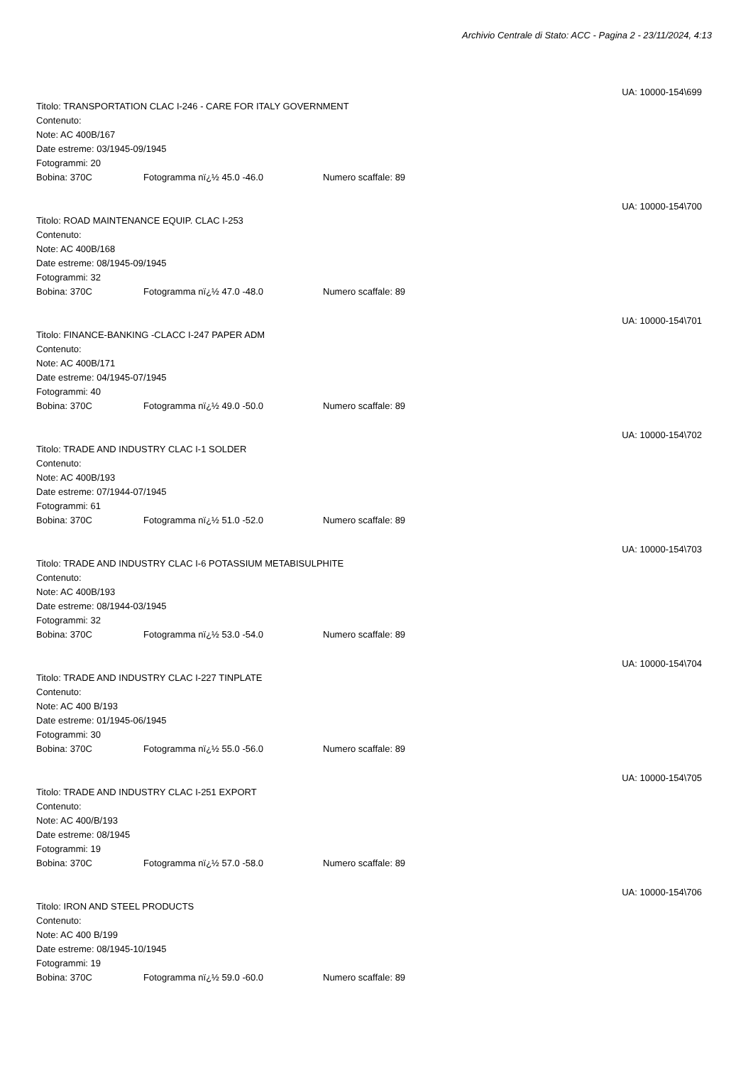Archivio Centrale di Stato: ACC - Pagina 2 - 23/11/2024, 4:13
UA: 10000-154\699
Titolo: TRANSPORTATION CLAC I-246 - CARE FOR ITALY GOVERNMENT
Contenuto:
Note: AC 400B/167
Date estreme: 03/1945-09/1945
Fotogrammi: 20
Bobina: 370C Fotogramma nï¿½ 45.0 -46.0 Numero scaffale: 89
UA: 10000-154\700
Titolo: ROAD MAINTENANCE EQUIP. CLAC I-253
Contenuto:
Note: AC 400B/168
Date estreme: 08/1945-09/1945
Fotogrammi: 32
Bobina: 370C Fotogramma nï¿½ 47.0 -48.0 Numero scaffale: 89
UA: 10000-154\701
Titolo: FINANCE-BANKING -CLACC I-247 PAPER ADM
Contenuto:
Note: AC 400B/171
Date estreme: 04/1945-07/1945
Fotogrammi: 40
Bobina: 370C Fotogramma nï¿½ 49.0 -50.0 Numero scaffale: 89
UA: 10000-154\702
Titolo: TRADE AND INDUSTRY CLAC I-1 SOLDER
Contenuto:
Note: AC 400B/193
Date estreme: 07/1944-07/1945
Fotogrammi: 61
Bobina: 370C Fotogramma nï¿½ 51.0 -52.0 Numero scaffale: 89
UA: 10000-154\703
Titolo: TRADE AND INDUSTRY CLAC I-6 POTASSIUM METABISULPHITE
Contenuto:
Note: AC 400B/193
Date estreme: 08/1944-03/1945
Fotogrammi: 32
Bobina: 370C Fotogramma nï¿½ 53.0 -54.0 Numero scaffale: 89
UA: 10000-154\704
Titolo: TRADE AND INDUSTRY CLAC I-227 TINPLATE
Contenuto:
Note: AC 400 B/193
Date estreme: 01/1945-06/1945
Fotogrammi: 30
Bobina: 370C Fotogramma nï¿½ 55.0 -56.0 Numero scaffale: 89
UA: 10000-154\705
Titolo: TRADE AND INDUSTRY CLAC I-251 EXPORT
Contenuto:
Note: AC 400/B/193
Date estreme: 08/1945
Fotogrammi: 19
Bobina: 370C Fotogramma nï¿½ 57.0 -58.0 Numero scaffale: 89
UA: 10000-154\706
Titolo: IRON AND STEEL PRODUCTS
Contenuto:
Note: AC 400 B/199
Date estreme: 08/1945-10/1945
Fotogrammi: 19
Bobina: 370C Fotogramma nï¿½ 59.0 -60.0 Numero scaffale: 89